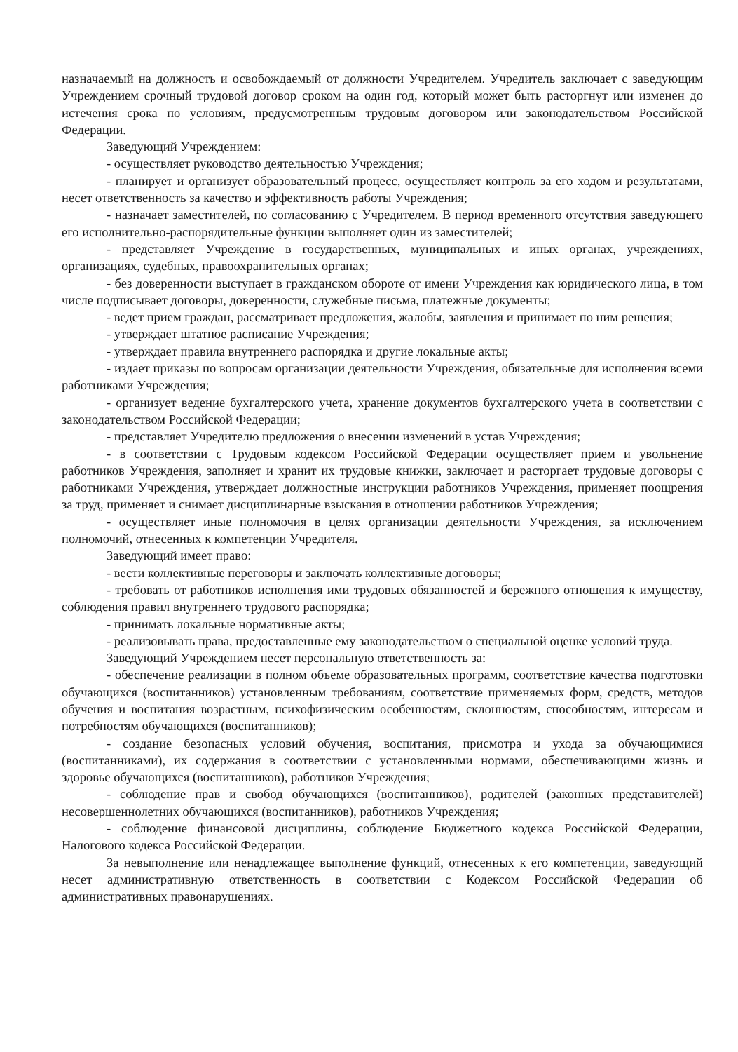назначаемый на должность и освобождаемый от должности Учредителем. Учредитель заключает с заведующим Учреждением срочный трудовой договор сроком на один год, который может быть расторгнут или изменен до истечения срока по условиям, предусмотренным трудовым договором или законодательством Российской Федерации.
Заведующий Учреждением:
- осуществляет руководство деятельностью Учреждения;
- планирует и организует образовательный процесс, осуществляет контроль за его ходом и результатами, несет ответственность за качество и эффективность работы Учреждения;
- назначает заместителей, по согласованию с Учредителем. В период временного отсутствия заведующего его исполнительно-распорядительные функции выполняет один из заместителей;
- представляет Учреждение в государственных, муниципальных и иных органах, учреждениях, организациях, судебных, правоохранительных органах;
- без доверенности выступает в гражданском обороте от имени Учреждения как юридического лица, в том числе подписывает договоры, доверенности, служебные письма, платежные документы;
- ведет прием граждан, рассматривает предложения, жалобы, заявления и принимает по ним решения;
- утверждает штатное расписание Учреждения;
- утверждает правила внутреннего распорядка и другие локальные акты;
- издает приказы по вопросам организации деятельности Учреждения, обязательные для исполнения всеми работниками Учреждения;
- организует ведение бухгалтерского учета, хранение документов бухгалтерского учета в соответствии с законодательством Российской Федерации;
- представляет Учредителю предложения о внесении изменений в устав Учреждения;
- в соответствии с Трудовым кодексом Российской Федерации осуществляет прием и увольнение работников Учреждения, заполняет и хранит их трудовые книжки, заключает и расторгает трудовые договоры с работниками Учреждения, утверждает должностные инструкции работников Учреждения, применяет поощрения за труд, применяет и снимает дисциплинарные взыскания в отношении работников Учреждения;
- осуществляет иные полномочия в целях организации деятельности Учреждения, за исключением полномочий, отнесенных к компетенции Учредителя.
Заведующий имеет право:
- вести коллективные переговоры и заключать коллективные договоры;
- требовать от работников исполнения ими трудовых обязанностей и бережного отношения к имуществу, соблюдения правил внутреннего трудового распорядка;
- принимать локальные нормативные акты;
- реализовывать права, предоставленные ему законодательством о специальной оценке условий труда.
Заведующий Учреждением несет персональную ответственность за:
- обеспечение реализации в полном объеме образовательных программ, соответствие качества подготовки обучающихся (воспитанников) установленным требованиям, соответствие применяемых форм, средств, методов обучения и воспитания возрастным, психофизическим особенностям, склонностям, способностям, интересам и потребностям обучающихся (воспитанников);
- создание безопасных условий обучения, воспитания, присмотра и ухода за обучающимися (воспитанниками), их содержания в соответствии с установленными нормами, обеспечивающими жизнь и здоровье обучающихся (воспитанников), работников Учреждения;
- соблюдение прав и свобод обучающихся (воспитанников), родителей (законных представителей) несовершеннолетних обучающихся (воспитанников), работников Учреждения;
- соблюдение финансовой дисциплины, соблюдение Бюджетного кодекса Российской Федерации, Налогового кодекса Российской Федерации.
За невыполнение или ненадлежащее выполнение функций, отнесенных к его компетенции, заведующий несет административную ответственность в соответствии с Кодексом Российской Федерации об административных правонарушениях.